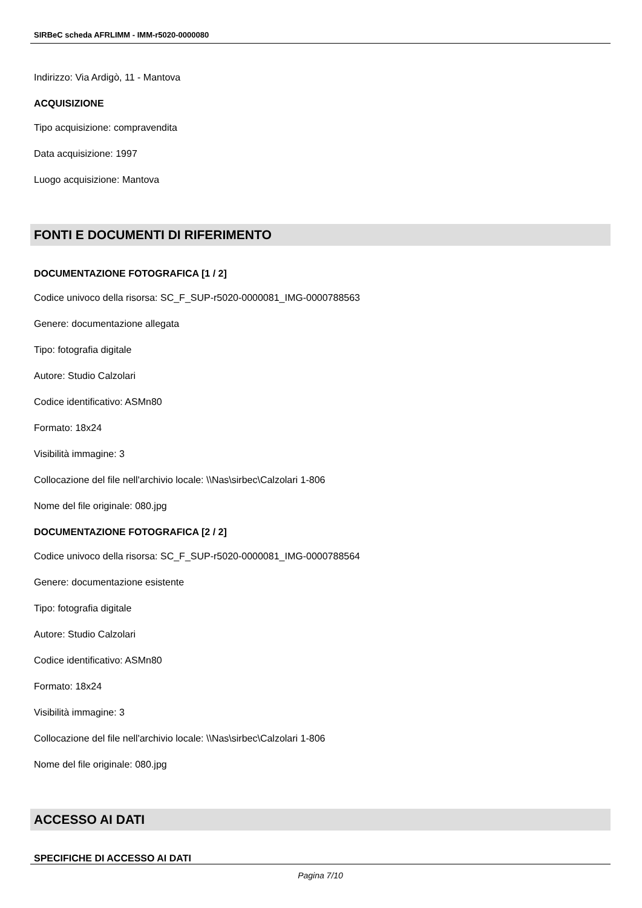SIRBeC scheda AFRLIMM - IMM-r5020-0000080
Indirizzo: Via Ardigò, 11 - Mantova
ACQUISIZIONE
Tipo acquisizione: compravendita
Data acquisizione: 1997
Luogo acquisizione: Mantova
FONTI E DOCUMENTI DI RIFERIMENTO
DOCUMENTAZIONE FOTOGRAFICA [1 / 2]
Codice univoco della risorsa: SC_F_SUP-r5020-0000081_IMG-0000788563
Genere: documentazione allegata
Tipo: fotografia digitale
Autore: Studio Calzolari
Codice identificativo: ASMn80
Formato: 18x24
Visibilità immagine: 3
Collocazione del file nell'archivio locale: \\Nas\sirbec\Calzolari 1-806
Nome del file originale: 080.jpg
DOCUMENTAZIONE FOTOGRAFICA [2 / 2]
Codice univoco della risorsa: SC_F_SUP-r5020-0000081_IMG-0000788564
Genere: documentazione esistente
Tipo: fotografia digitale
Autore: Studio Calzolari
Codice identificativo: ASMn80
Formato: 18x24
Visibilità immagine: 3
Collocazione del file nell'archivio locale: \\Nas\sirbec\Calzolari 1-806
Nome del file originale: 080.jpg
ACCESSO AI DATI
SPECIFICHE DI ACCESSO AI DATI
Pagina 7/10